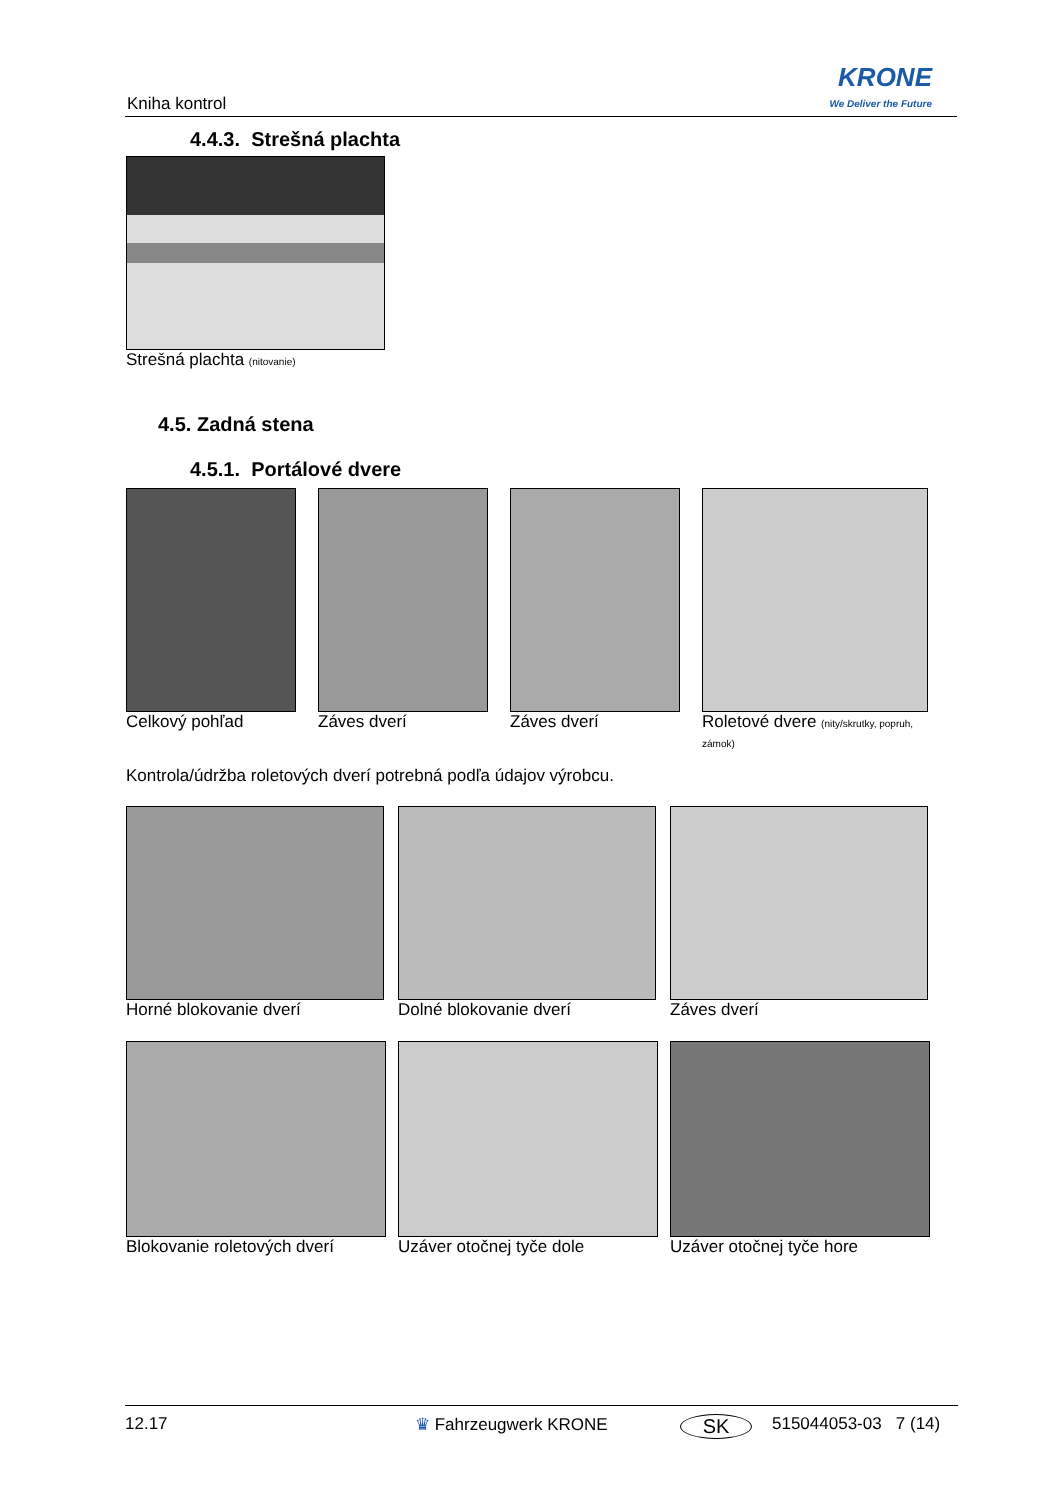Kniha kontrol
KRONE
We Deliver the Future
4.4.3. Strešná plachta
Strešná plachta (nitovanie)
4.5. Zadná stena
4.5.1. Portálové dvere
Celkový pohľad Záves dverí Záves dverí
Roletové dvere (nity/skrutky, popruh, zámok)
Kontrola/údržba roletových dverí potrebná podľa údajov výrobcu.
Horné blokovanie dverí Dolné blokovanie dverí Záves dverí
Blokovanie roletových dverí Uzáver otočnej tyče dole Uzáver otočnej tyče hore
12.17 ♛ Fahrzeugwerk KRONE SK 515044053-03 7 (14)